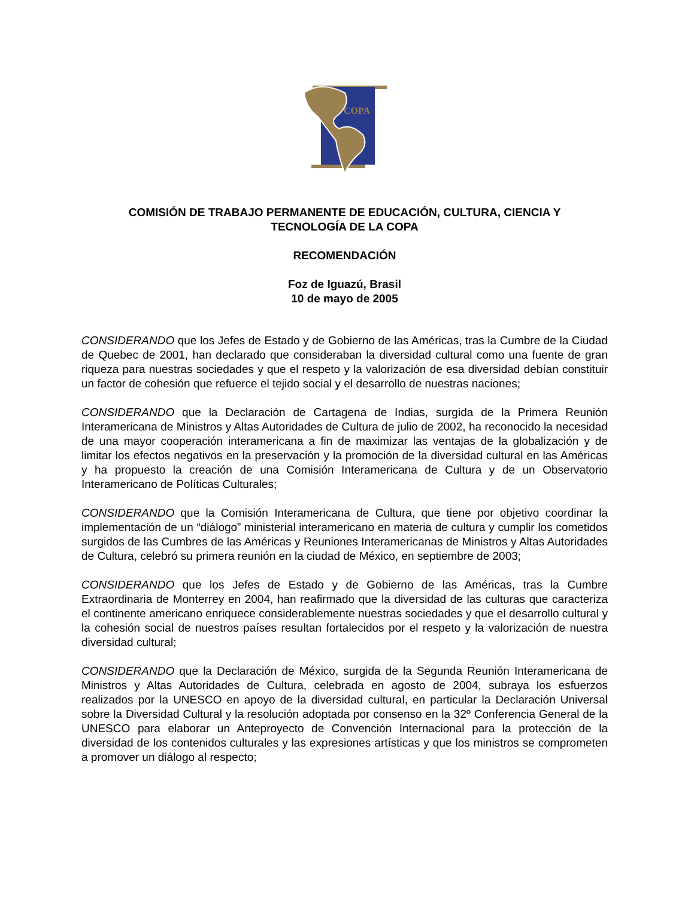COPA
COMISIÓN DE TRABAJO PERMANENTE DE EDUCACIÓN, CULTURA, CIENCIA Y
TECNOLOGÍA DE LA COPA
RECOMENDACIÓN
Foz de Iguazú, Brasil
10 de mayo de 2005
CONSIDERANDO que los Jefes de Estado y de Gobierno de las Américas, tras la Cumbre de la Ciudad de Quebec de 2001, han declarado que consideraban la diversidad cultural como una fuente de gran riqueza para nuestras sociedades y que el respeto y la valorización de esa diversidad debían constituir un factor de cohesión que refuerce el tejido social y el desarrollo de nuestras naciones;
CONSIDERANDO que la Declaración de Cartagena de Indias, surgida de la Primera Reunión Interamericana de Ministros y Altas Autoridades de Cultura de julio de 2002, ha reconocido la necesidad de una mayor cooperación interamericana a fin de maximizar las ventajas de la globalización y de limitar los efectos negativos en la preservación y la promoción de la diversidad cultural en las Américas y ha propuesto la creación de una Comisión Interamericana de Cultura y de un Observatorio Interamericano de Políticas Culturales;
CONSIDERANDO que la Comisión Interamericana de Cultura, que tiene por objetivo coordinar la implementación de un “diálogo” ministerial interamericano en materia de cultura y cumplir los cometidos surgidos de las Cumbres de las Américas y Reuniones Interamericanas de Ministros y Altas Autoridades de Cultura, celebró su primera reunión en la ciudad de México, en septiembre de 2003;
CONSIDERANDO que los Jefes de Estado y de Gobierno de las Américas, tras la Cumbre Extraordinaria de Monterrey en 2004, han reafirmado que la diversidad de las culturas que caracteriza el continente americano enriquece considerablemente nuestras sociedades y que el desarrollo cultural y la cohesión social de nuestros países resultan fortalecidos por el respeto y la valorización de nuestra diversidad cultural;
CONSIDERANDO que la Declaración de México, surgida de la Segunda Reunión Interamericana de Ministros y Altas Autoridades de Cultura, celebrada en agosto de 2004, subraya los esfuerzos realizados por la UNESCO en apoyo de la diversidad cultural, en particular la Declaración Universal sobre la Diversidad Cultural y la resolución adoptada por consenso en la 32º Conferencia General de la UNESCO para elaborar un Anteproyecto de Convención Internacional para la protección de la diversidad de los contenidos culturales y las expresiones artísticas y que los ministros se comprometen a promover un diálogo al respecto;